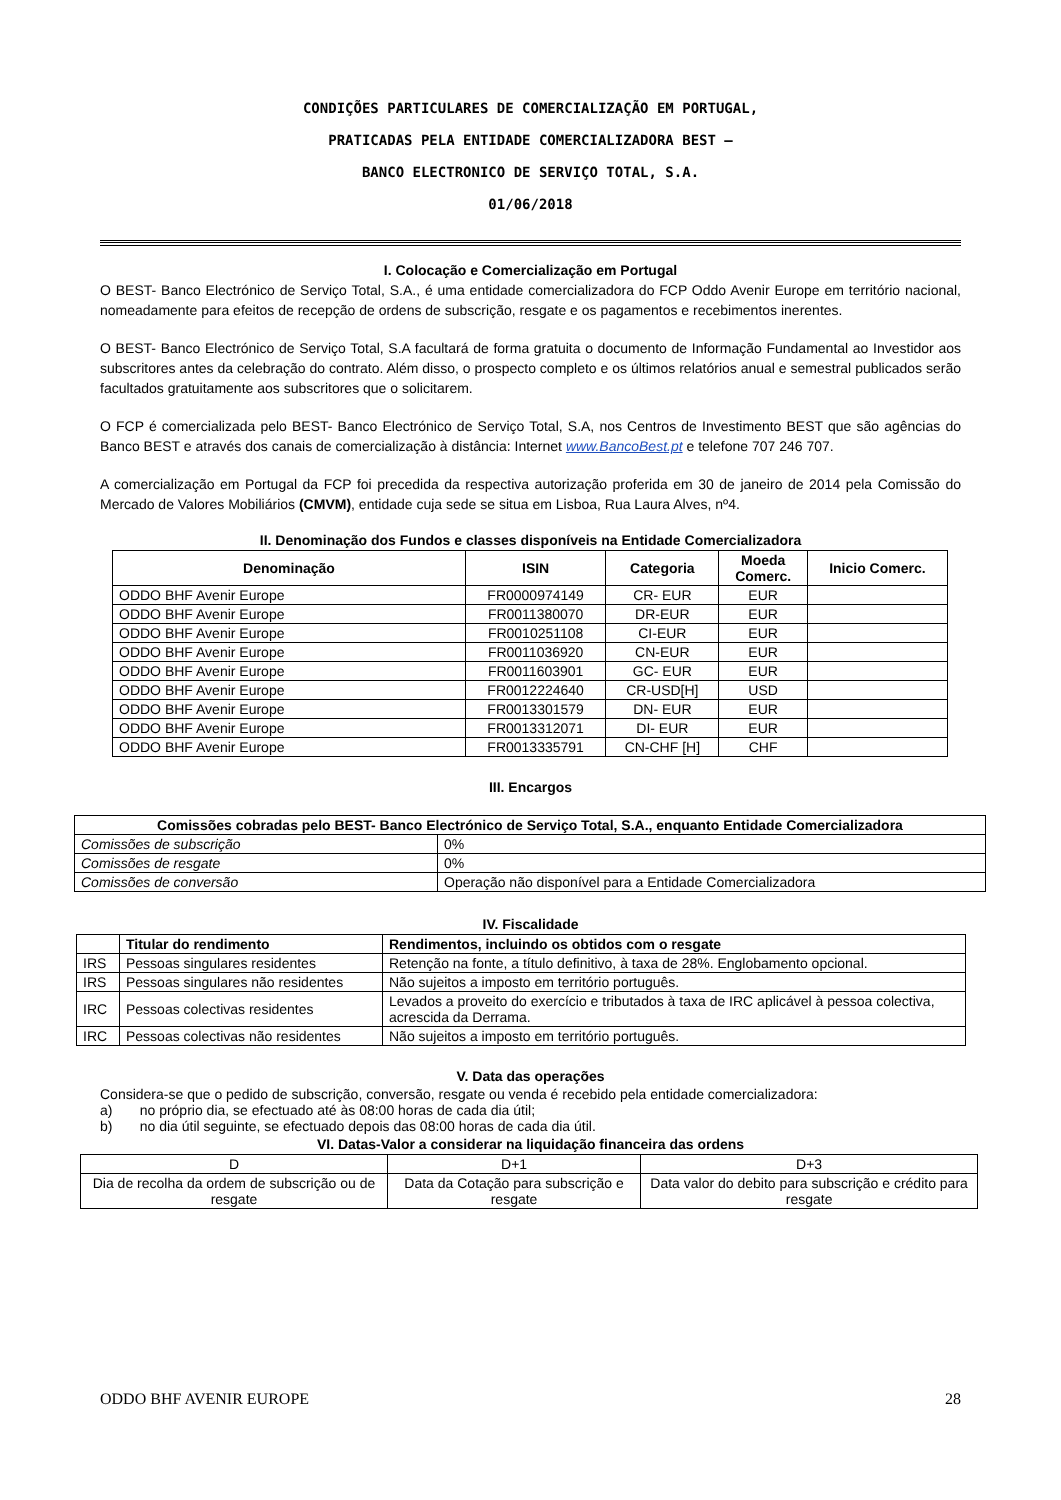CONDIÇÕES PARTICULARES DE COMERCIALIZAÇÃO EM PORTUGAL,
PRATICADAS PELA ENTIDADE COMERCIALIZADORA BEST –
BANCO ELECTRONICO DE SERVIÇO TOTAL, S.A.
01/06/2018
I. Colocação e Comercialização em Portugal
O BEST- Banco Electrónico de Serviço Total, S.A., é uma entidade comercializadora do FCP Oddo Avenir Europe em território nacional, nomeadamente para efeitos de recepção de ordens de subscrição, resgate e os pagamentos e recebimentos inerentes.
O BEST- Banco Electrónico de Serviço Total, S.A facultará de forma gratuita o documento de Informação Fundamental ao Investidor aos subscritores antes da celebração do contrato. Além disso, o prospecto completo e os últimos relatórios anual e semestral publicados serão facultados gratuitamente aos subscritores que o solicitarem.
O FCP é comercializada pelo BEST- Banco Electrónico de Serviço Total, S.A, nos Centros de Investimento BEST que são agências do Banco BEST e através dos canais de comercialização à distância: Internet www.BancoBest.pt e telefone 707 246 707.
A comercialização em Portugal da FCP foi precedida da respectiva autorização proferida em 30 de janeiro de 2014 pela Comissão do Mercado de Valores Mobiliários (CMVM), entidade cuja sede se situa em Lisboa, Rua Laura Alves, nº4.
II. Denominação dos Fundos e classes disponíveis na Entidade Comercializadora
| Denominação | ISIN | Categoria | Moeda Comerc. | Inicio Comerc. |
| --- | --- | --- | --- | --- |
| ODDO BHF Avenir Europe | FR0000974149 | CR- EUR | EUR | |
| ODDO BHF Avenir Europe | FR0011380070 | DR-EUR | EUR | |
| ODDO BHF Avenir Europe | FR0010251108 | CI-EUR | EUR | |
| ODDO BHF Avenir Europe | FR0011036920 | CN-EUR | EUR | |
| ODDO BHF Avenir Europe | FR0011603901 | GC- EUR | EUR | |
| ODDO BHF Avenir Europe | FR0012224640 | CR-USD[H] | USD | |
| ODDO BHF Avenir Europe | FR0013301579 | DN- EUR | EUR | |
| ODDO BHF Avenir Europe | FR0013312071 | DI- EUR | EUR | |
| ODDO BHF Avenir Europe | FR0013335791 | CN-CHF [H] | CHF | |
III. Encargos
| Comissões cobradas pelo BEST- Banco Electrónico de Serviço Total, S.A., enquanto Entidade Comercializadora | |
| --- | --- |
| Comissões de subscrição | 0% |
| Comissões de resgate | 0% |
| Comissões de conversão | Operação não disponível para a Entidade Comercializadora |
IV. Fiscalidade
| | Titular do rendimento | Rendimentos, incluindo os obtidos com o resgate |
| --- | --- | --- |
| IRS | Pessoas singulares residentes | Retenção na fonte, a título definitivo, à taxa de 28%. Englobamento opcional. |
| IRS | Pessoas singulares não residentes | Não sujeitos a imposto em território português. |
| IRC | Pessoas colectivas residentes | Levados a proveito do exercício e tributados à taxa de IRC aplicável à pessoa colectiva, acrescida da Derrama. |
| IRC | Pessoas colectivas não residentes | Não sujeitos a imposto em território português. |
V. Data das operações
Considera-se que o pedido de subscrição, conversão, resgate ou venda é recebido pela entidade comercializadora:
a) no próprio dia, se efectuado até às 08:00 horas de cada dia útil;
b) no dia útil seguinte, se efectuado depois das 08:00 horas de cada dia útil.
VI. Datas-Valor a considerar na liquidação financeira das ordens
| D | D+1 | D+3 |
| Dia de recolha da ordem de subscrição ou de resgate | Data da Cotação para subscrição e resgate | Data valor do debito para subscrição e crédito para resgate |
ODDO BHF AVENIR EUROPE 28